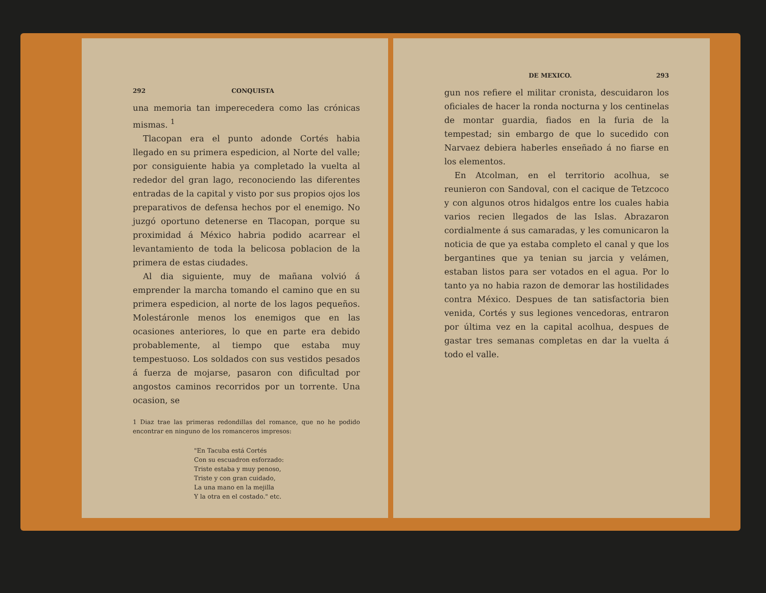292 CONQUISTA
una memoria tan imperecedera como las crónicas mismas. <sup>1</sup>
Tlacopan era el punto adonde Cortés habia llegado en su primera espedicion, al Norte del valle; por consiguiente habia ya completado la vuelta al rededor del gran lago, reconociendo las diferentes entradas de la capital y visto por sus propios ojos los preparativos de defensa hechos por el enemigo. No juzgó oportuno detenerse en Tlacopan, porque su proximidad á México habria podido acarrear el levantamiento de toda la belicosa poblacion de la primera de estas ciudades.
Al dia siguiente, muy de mañana volvió á emprender la marcha tomando el camino que en su primera espedicion, al norte de los lagos pequeños. Molestáronle menos los enemigos que en las ocasiones anteriores, lo que en parte era debido probablemente, al tiempo que estaba muy tempestuoso. Los soldados con sus vestidos pesados á fuerza de mojarse, pasaron con dificultad por angostos caminos recorridos por un torrente. Una ocasion, se
1 Diaz trae las primeras redondillas del romance, que no he podido encontrar en ninguno de los romanceros impresos:
"En Tacuba está Cortés
Con su escuadron esforzado:
Triste estaba y muy penoso,
Triste y con gran cuidado,
La una mano en la mejilla
Y la otra en el costado." etc.
DE MEXICO. 293
gun nos refiere el militar cronista, descuidaron los oficiales de hacer la ronda nocturna y los centinelas de montar guardia, fiados en la furia de la tempestad; sin embargo de que lo sucedido con Narvaez debiera haberles enseñado á no fiarse en los elementos.
En Atcolman, en el territorio acolhua, se reunieron con Sandoval, con el cacique de Tetzcoco y con algunos otros hidalgos entre los cuales habia varios recien llegados de las Islas. Abrazaron cordialmente á sus camaradas, y les comunicaron la noticia de que ya estaba completo el canal y que los bergantines que ya tenian su jarcia y velámen, estaban listos para ser votados en el agua. Por lo tanto ya no habia razon de demorar las hostilidades contra México. Despues de tan satisfactoria bien venida, Cortés y sus legiones vencedoras, entraron por última vez en la capital acolhua, despues de gastar tres semanas completas en dar la vuelta á todo el valle.